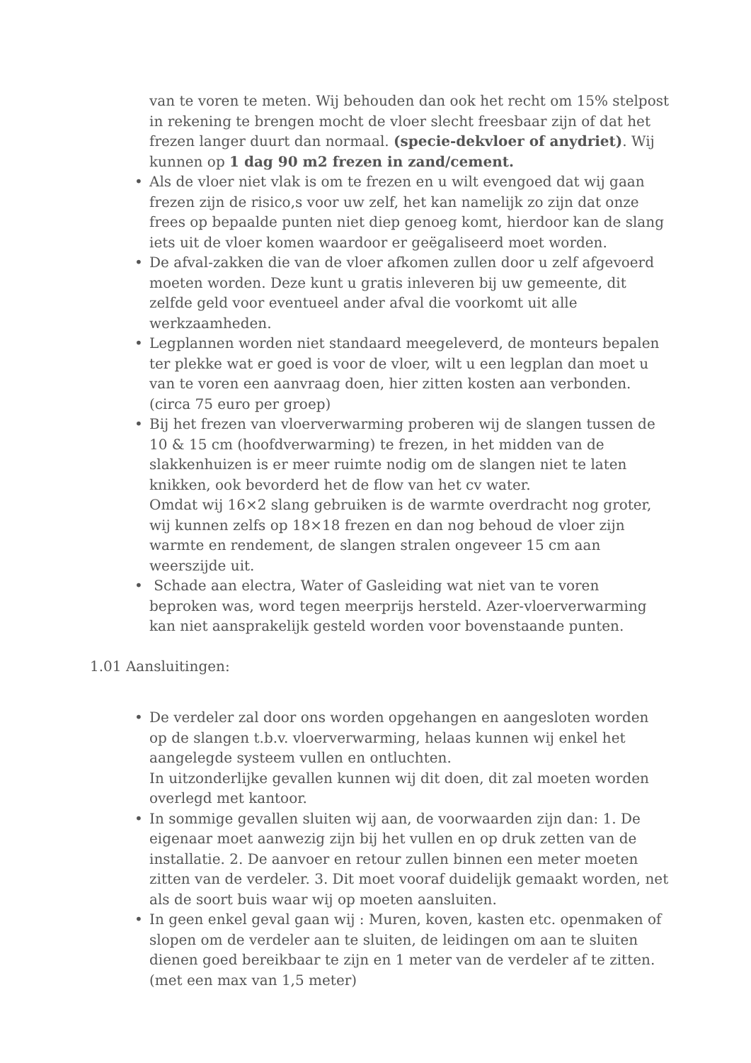van te voren te meten. Wij behouden dan ook het recht om 15% stelpost in rekening te brengen mocht de vloer slecht freesbaar zijn of dat het frezen langer duurt dan normaal. (specie-dekvloer of anydriet). Wij kunnen op 1 dag 90 m2 frezen in zand/cement.
• Als de vloer niet vlak is om te frezen en u wilt evengoed dat wij gaan frezen zijn de risico,s voor uw zelf, het kan namelijk zo zijn dat onze frees op bepaalde punten niet diep genoeg komt, hierdoor kan de slang iets uit de vloer komen waardoor er geëgaliseerd moet worden.
• De afval-zakken die van de vloer afkomen zullen door u zelf afgevoerd moeten worden. Deze kunt u gratis inleveren bij uw gemeente, dit zelfde geld voor eventueel ander afval die voorkomt uit alle werkzaamheden.
• Legplannen worden niet standaard meegeleverd, de monteurs bepalen ter plekke wat er goed is voor de vloer, wilt u een legplan dan moet u van te voren een aanvraag doen, hier zitten kosten aan verbonden. (circa 75 euro per groep)
• Bij het frezen van vloerverwarming proberen wij de slangen tussen de 10 & 15 cm (hoofdverwarming) te frezen, in het midden van de slakkenhuizen is er meer ruimte nodig om de slangen niet te laten knikken, ook bevorderd het de flow van het cv water.
Omdat wij 16×2 slang gebruiken is de warmte overdracht nog groter, wij kunnen zelfs op 18×18 frezen en dan nog behoud de vloer zijn warmte en rendement, de slangen stralen ongeveer 15 cm aan weerszijde uit.
• Schade aan electra, Water of Gasleiding wat niet van te voren beproken was, word tegen meerprijs hersteld. Azer-vloerverwarming kan niet aansprakelijk gesteld worden voor bovenstaande punten.
1.01 Aansluitingen:
• De verdeler zal door ons worden opgehangen en aangesloten worden op de slangen t.b.v. vloerverwarming, helaas kunnen wij enkel het aangelegde systeem vullen en ontluchten.
In uitzonderlijke gevallen kunnen wij dit doen, dit zal moeten worden overlegd met kantoor.
• In sommige gevallen sluiten wij aan, de voorwaarden zijn dan: 1. De eigenaar moet aanwezig zijn bij het vullen en op druk zetten van de installatie. 2. De aanvoer en retour zullen binnen een meter moeten zitten van de verdeler. 3. Dit moet vooraf duidelijk gemaakt worden, net als de soort buis waar wij op moeten aansluiten.
• In geen enkel geval gaan wij : Muren, koven, kasten etc. openmaken of slopen om de verdeler aan te sluiten, de leidingen om aan te sluiten dienen goed bereikbaar te zijn en 1 meter van de verdeler af te zitten. (met een max van 1,5 meter)